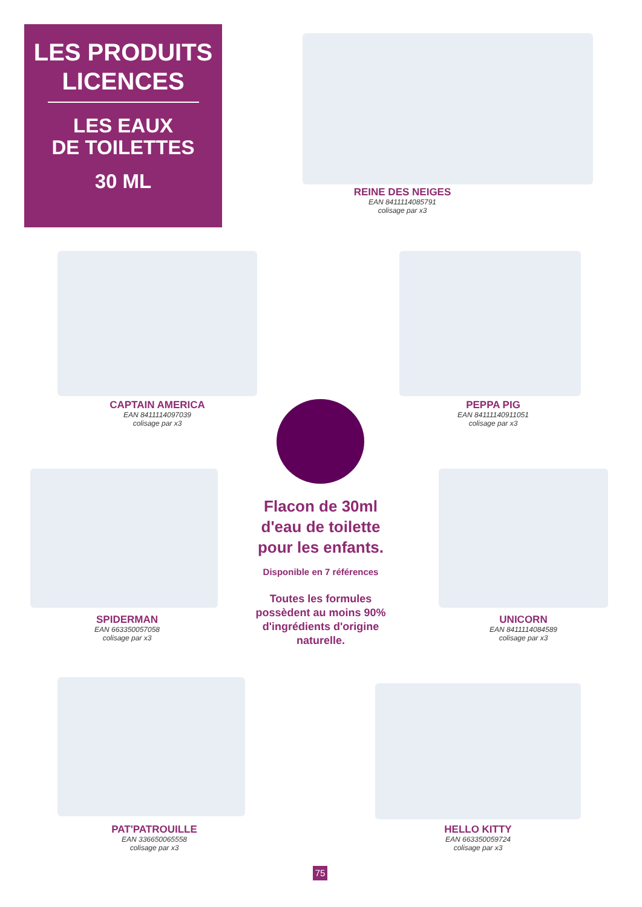LES PRODUITS
LICENCES
LES EAUX
DE TOILETTES
30 ML
REINE DES NEIGES
EAN 8411114085791
colisage par x3
CAPTAIN AMERICA
EAN 8411114097039
colisage par x3
PEPPA PIG
EAN 84111140911051
colisage par x3
Flacon de 30ml d'eau de toilette pour les enfants.
Disponible en 7 références
Toutes les formules possèdent au moins 90% d'ingrédients d'origine naturelle.
SPIDERMAN
EAN 663350057058
colisage par x3
UNICORN
EAN 8411114084589
colisage par x3
PAT'PATROUILLE
EAN 336650065558
colisage par x3
HELLO KITTY
EAN 663350059724
colisage par x3
75